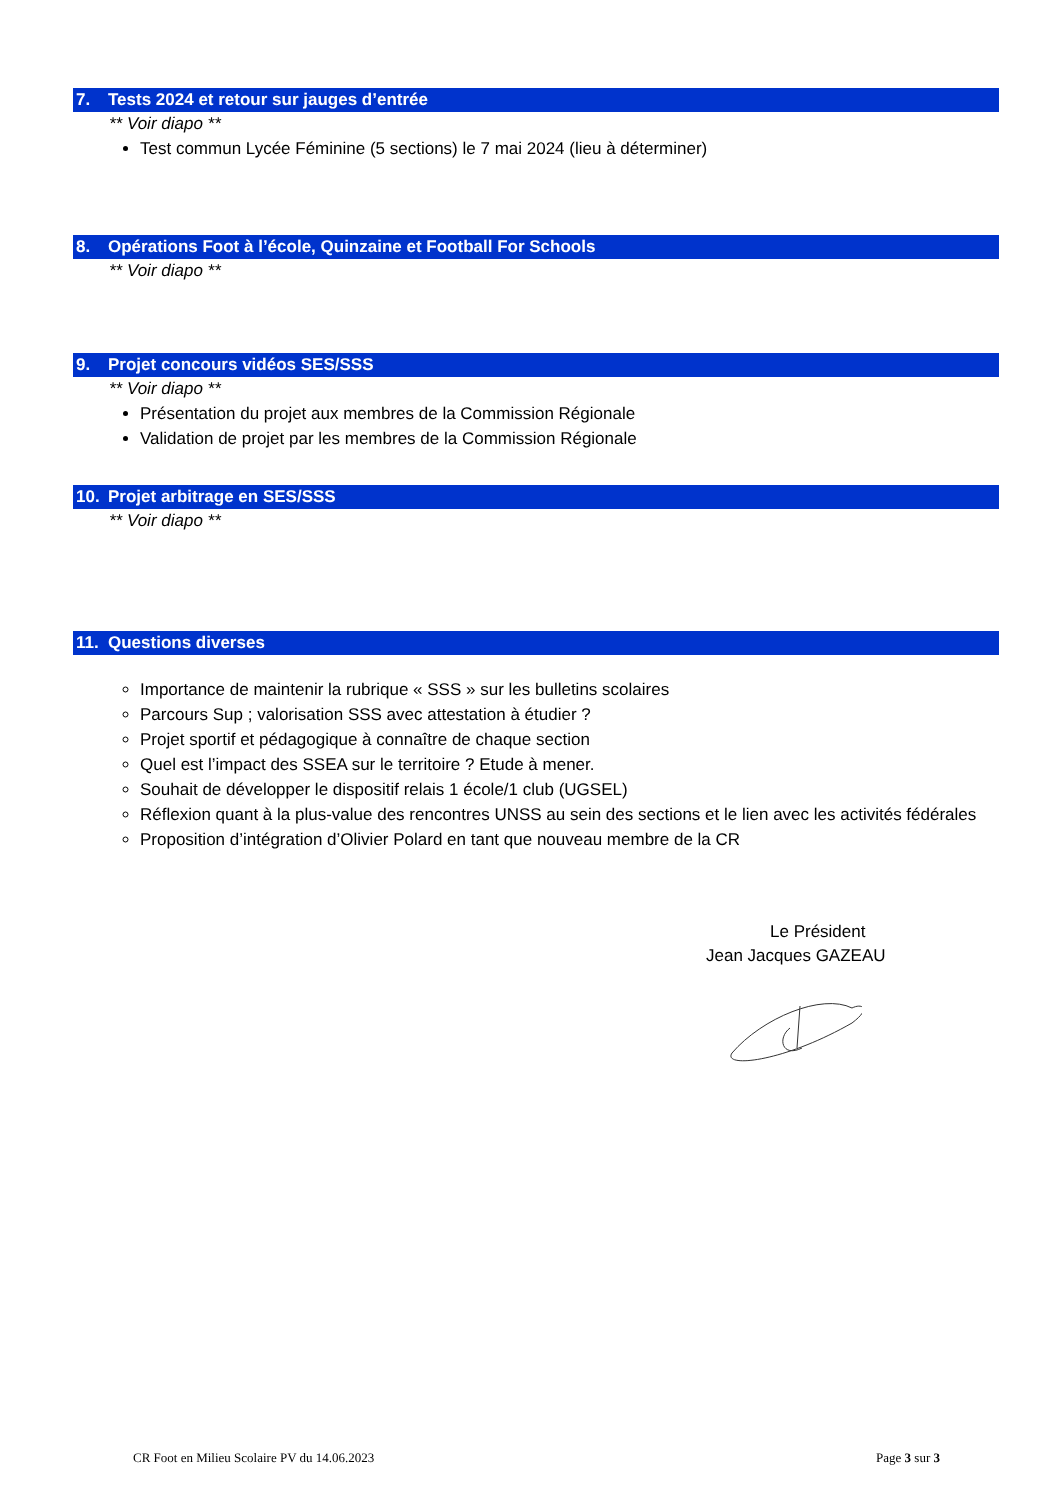7. Tests 2024 et retour sur jauges d’entrée
** Voir diapo **
Test commun Lycée Féminine (5 sections) le 7 mai 2024 (lieu à déterminer)
8. Opérations Foot à l’école, Quinzaine et Football For Schools
** Voir diapo **
9. Projet concours vidéos SES/SSS
** Voir diapo **
Présentation du projet aux membres de la Commission Régionale
Validation de projet par les membres de la Commission Régionale
10. Projet arbitrage en SES/SSS
** Voir diapo **
11. Questions diverses
Importance de maintenir la rubrique « SSS » sur les bulletins scolaires
Parcours Sup ; valorisation SSS avec attestation à étudier ?
Projet sportif et pédagogique à connaître de chaque section
Quel est l’impact des SSEA sur le territoire ? Etude à mener.
Souhait de développer le dispositif relais 1 école/1 club (UGSEL)
Réflexion quant à la plus-value des rencontres UNSS au sein des sections et le lien avec les activités fédérales
Proposition d’intégration d’Olivier Polard en tant que nouveau membre de la CR
Le Président
Jean Jacques GAZEAU
CR Foot en Milieu Scolaire PV du 14.06.2023 Page 3 sur 3